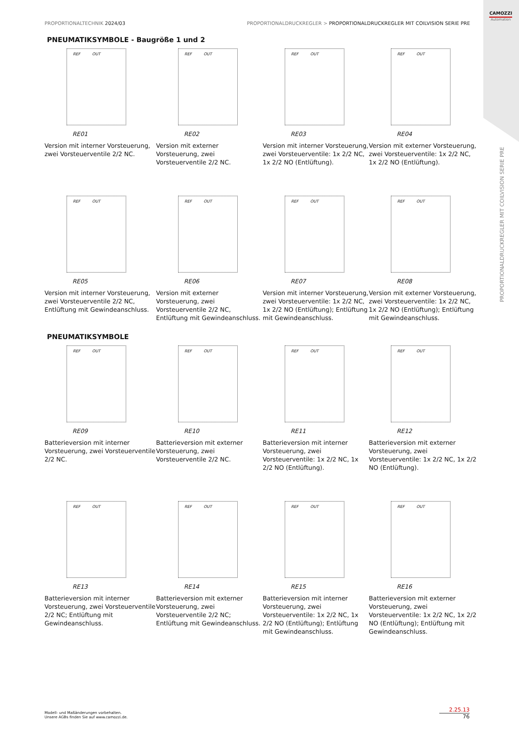CAMOZZI
Automation
PROPORTIONALTECHNIK 2024/03 PROPORTIONALDRUCKREGLER > PROPORTIONALDRUCKREGLER MIT COILVISION SERIE PRE
PNEUMATIKSYMBOLE - Baugröße 1 und 2
REF OUT
RE01
Version mit interner Vorsteuerung, zwei Vorsteuerventile 2/2 NC.
REF OUT
RE02
Version mit externer Vorsteuerung, zwei Vorsteuerventile 2/2 NC.
REF OUT
RE03
Version mit interner Vorsteuerung, zwei Vorsteuerventile: 1x 2/2 NC, 1x 2/2 NO (Entlüftung).
REF OUT
RE04
Version mit externer Vorsteuerung, zwei Vorsteuerventile: 1x 2/2 NC, 1x 2/2 NO (Entlüftung).
REF OUT
RE05
Version mit interner Vorsteuerung, zwei Vorsteuerventile 2/2 NC, Entlüftung mit Gewindeanschluss.
REF OUT
RE06
Version mit externer Vorsteuerung, zwei Vorsteuerventile 2/2 NC, Entlüftung mit Gewindeanschluss.
REF OUT
RE07
Version mit interner Vorsteuerung, zwei Vorsteuerventile: 1x 2/2 NC, 1x 2/2 NO (Entlüftung); Entlüftung mit Gewindeanschluss.
REF OUT
RE08
Version mit externer Vorsteuerung, zwei Vorsteuerventile: 1x 2/2 NC, 1x 2/2 NO (Entlüftung); Entlüftung mit Gewindeanschluss.
PNEUMATIKSYMBOLE
REF OUT
RE09
Batterieversion mit interner Vorsteuerung, zwei Vorsteuerventile 2/2 NC.
REF OUT
RE10
Batterieversion mit externer Vorsteuerung, zwei Vorsteuerventile 2/2 NC.
REF OUT
RE11
Batterieversion mit interner Vorsteuerung, zwei Vorsteuerventile: 1x 2/2 NC, 1x 2/2 NO (Entlüftung).
REF OUT
RE12
Batterieversion mit externer Vorsteuerung, zwei Vorsteuerventile: 1x 2/2 NC, 1x 2/2 NO (Entlüftung).
REF OUT
RE13
Batterieversion mit interner Vorsteuerung, zwei Vorsteuerventile 2/2 NC; Entlüftung mit Gewindeanschluss.
REF OUT
RE14
Batterieversion mit externer Vorsteuerung, zwei Vorsteuerventile 2/2 NC; Entlüftung mit Gewindeanschluss.
REF OUT
RE15
Batterieversion mit interner Vorsteuerung, zwei Vorsteuerventile: 1x 2/2 NC, 1x 2/2 NO (Entlüftung); Entlüftung mit Gewindeanschluss.
REF OUT
RE16
Batterieversion mit externer Vorsteuerung, zwei Vorsteuerventile: 1x 2/2 NC, 1x 2/2 NO (Entlüftung); Entlüftung mit Gewindeanschluss.
PROPORTIONALDRUCKREGLER MIT COILVISION SERIE PRE
Modell- und Maßänderungen vorbehalten.
Unsere AGBs finden Sie auf www.camozzi.de.
2.25.13
76